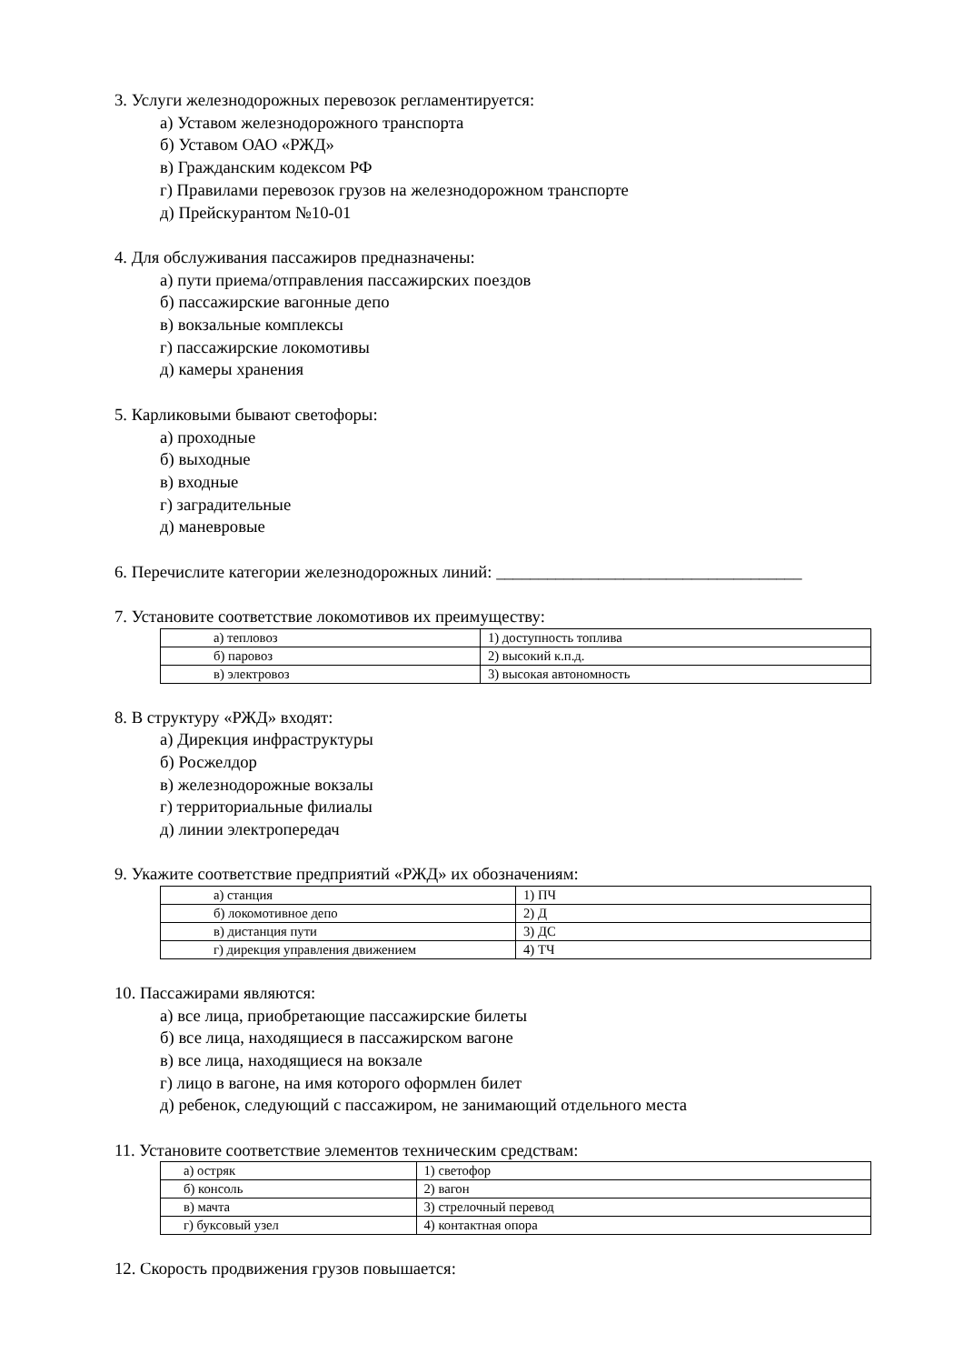3. Услуги железнодорожных перевозок регламентируется:
а) Уставом железнодорожного транспорта
б) Уставом ОАО «РЖД»
в) Гражданским кодексом РФ
г) Правилами перевозок грузов на железнодорожном транспорте
д) Прейскурантом №10-01
4. Для обслуживания пассажиров предназначены:
а) пути приема/отправления пассажирских поездов
б) пассажирские вагонные депо
в) вокзальные комплексы
г) пассажирские локомотивы
д) камеры хранения
5. Карликовыми бывают светофоры:
а) проходные
б) выходные
в) входные
г) заградительные
д) маневровые
6. Перечислите категории железнодорожных линий: ____________________________________
7. Установите соответствие локомотивов их преимуществу:
| а) тепловоз | 1) доступность топлива |
| б) паровоз | 2) высокий к.п.д. |
| в) электровоз | 3) высокая автономность |
8. В структуру «РЖД» входят:
а) Дирекция инфраструктуры
б) Росжелдор
в) железнодорожные вокзалы
г) территориальные филиалы
д) линии электропередач
9. Укажите соответствие предприятий «РЖД» их обозначениям:
| а) станция | 1) ПЧ |
| б) локомотивное депо | 2) Д |
| в) дистанция пути | 3) ДС |
| г) дирекция управления движением | 4) ТЧ |
10. Пассажирами являются:
а) все лица, приобретающие пассажирские билеты
б) все лица, находящиеся в пассажирском вагоне
в) все лица, находящиеся на вокзале
г) лицо в вагоне, на имя которого оформлен билет
д) ребенок, следующий с пассажиром, не занимающий отдельного места
11. Установите соответствие элементов техническим средствам:
| а) остряк | 1) светофор |
| б) консоль | 2) вагон |
| в) мачта | 3) стрелочный перевод |
| г) буксовый узел | 4) контактная опора |
12. Скорость продвижения грузов повышается: